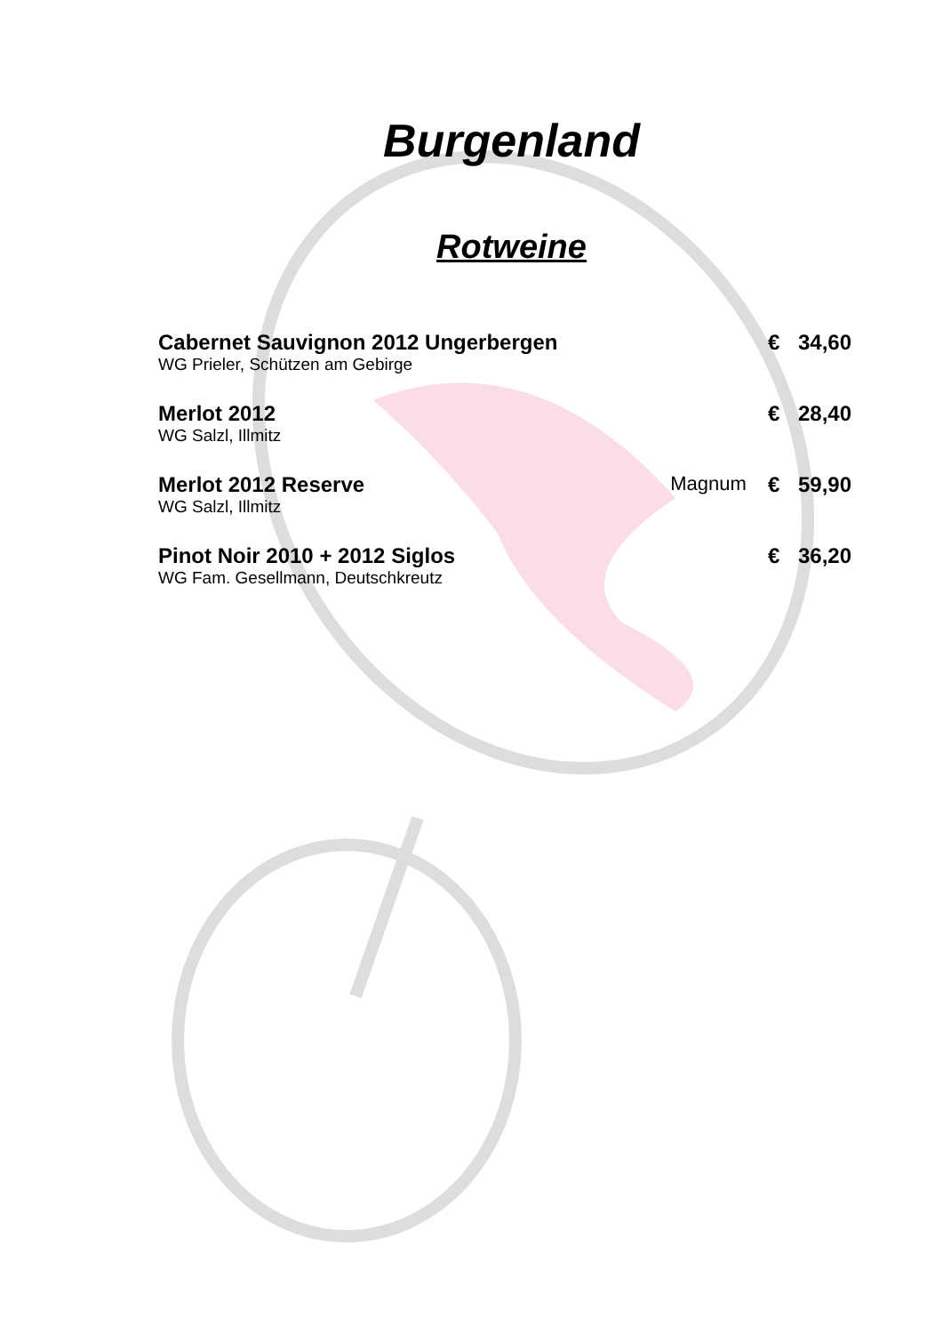Burgenland
Rotweine
| Cabernet Sauvignon 2012 Ungerbergen | | € | 34,60 |
| WG Prieler, Schützen am Gebirge | | | |
| Merlot 2012 | | € | 28,40 |
| WG Salzl, Illmitz | | | |
| Merlot 2012 Reserve | Magnum | € | 59,90 |
| WG Salzl, Illmitz | | | |
| Pinot Noir 2010 + 2012 Siglos | | € | 36,20 |
| WG Fam. Gesellmann, Deutschkreutz | | | |